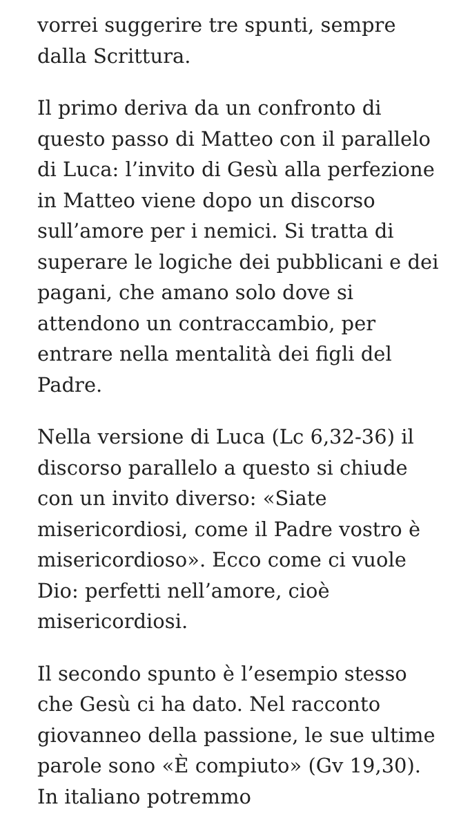vorrei suggerire tre spunti, sempre dalla Scrittura.
Il primo deriva da un confronto di questo passo di Matteo con il parallelo di Luca: l’invito di Gesù alla perfezione in Matteo viene dopo un discorso sull’amore per i nemici. Si tratta di superare le logiche dei pubblicani e dei pagani, che amano solo dove si attendono un contraccambio, per entrare nella mentalità dei figli del Padre.
Nella versione di Luca (Lc 6,32-36) il discorso parallelo a questo si chiude con un invito diverso: «Siate misericordiosi, come il Padre vostro è misericordioso». Ecco come ci vuole Dio: perfetti nell’amore, cioè misericordiosi.
Il secondo spunto è l’esempio stesso che Gesù ci ha dato. Nel racconto giovanneo della passione, le sue ultime parole sono «È compiuto» (Gv 19,30). In italiano potremmo